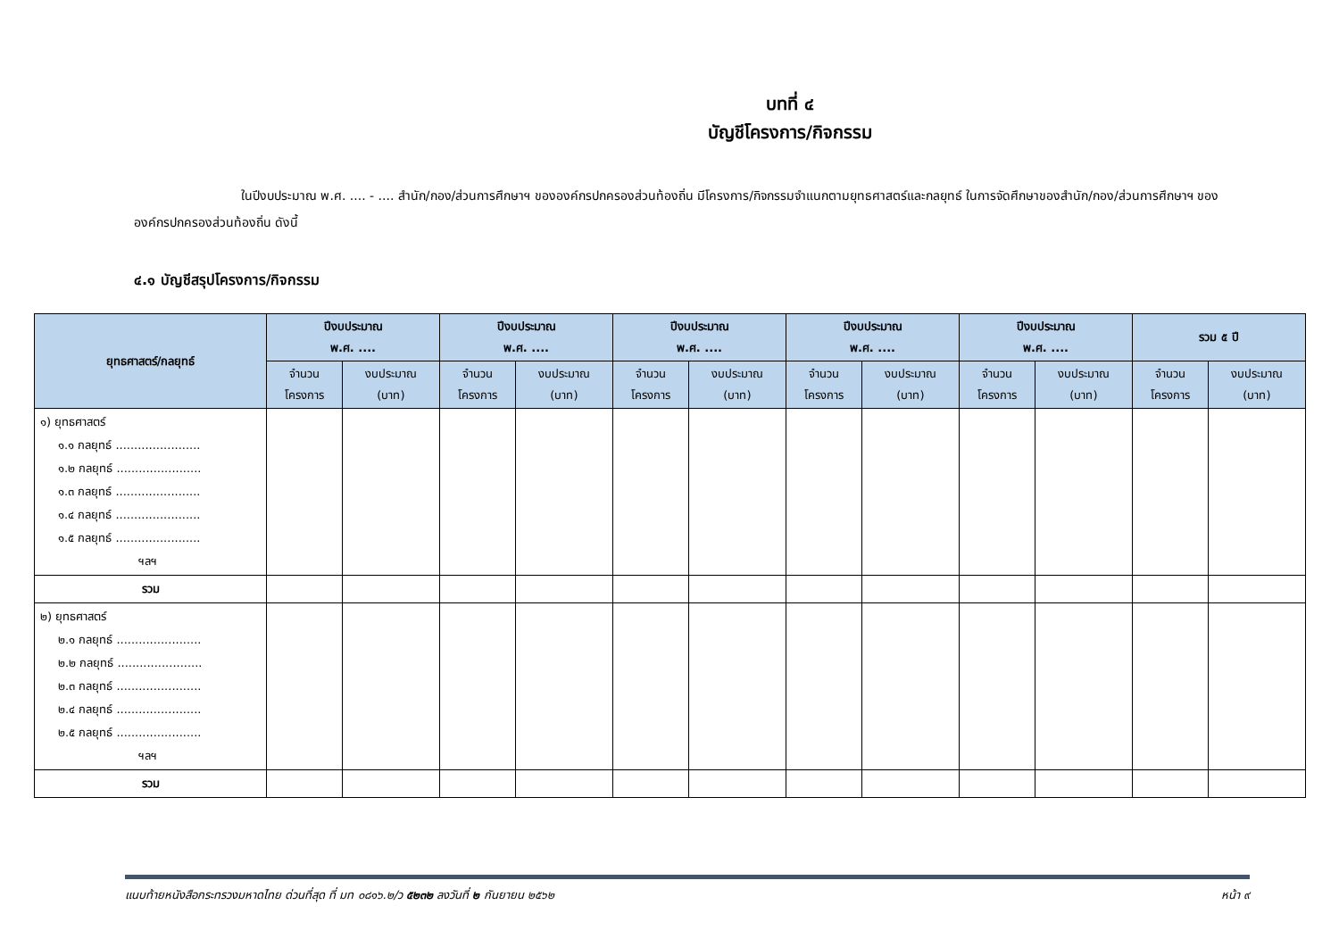บทที่ ๔
บัญชีโครงการ/กิจกรรม
ในปีงบประมาณ พ.ศ. .... - .... สำนัก/กอง/ส่วนการศึกษาฯ ขององค์กรปกครองส่วนท้องถิ่น มีโครงการ/กิจกรรมจำแนกตามยุทธศาสตร์และกลยุทธ์ ในการจัดศึกษาของสำนัก/กอง/ส่วนการศึกษาฯ ขององค์กรปกครองส่วนท้องถิ่น ดังนี้
๔.๑ บัญชีสรุปโครงการ/กิจกรรม
| ยุทธศาสตร์/กลยุทธ์ | ปีงบประมาณ พ.ศ. .... | | ปีงบประมาณ พ.ศ. .... | | ปีงบประมาณ พ.ศ. .... | | ปีงบประมาณ พ.ศ. .... | | ปีงบประมาณ พ.ศ. .... | | รวม ๕ ปี | |
| --- | --- | --- | --- | --- | --- | --- | --- | --- | --- | --- | --- | --- |
| | จำนวน โครงการ | งบประมาณ (บาท) | จำนวน โครงการ | งบประมาณ (บาท) | จำนวน โครงการ | งบประมาณ (บาท) | จำนวน โครงการ | งบประมาณ (บาท) | จำนวน โครงการ | งบประมาณ (บาท) | จำนวน โครงการ | งบประมาณ (บาท) |
| ๑) ยุทธศาสตร์ ๑.๑ กลยุทธ์ ....................... ๑.๒ กลยุทธ์ ....................... ๑.๓ กลยุทธ์ ....................... ๑.๔ กลยุทธ์ ....................... ๑.๕ กลยุทธ์ ....................... ฯลฯ | | | | | | | | | | | | |
| รวม | | | | | | | | | | | | |
| ๒) ยุทธศาสตร์ ๒.๑ กลยุทธ์ ....................... ๒.๒ กลยุทธ์ ....................... ๒.๓ กลยุทธ์ ....................... ๒.๔ กลยุทธ์ ....................... ๒.๕ กลยุทธ์ ....................... ฯลฯ | | | | | | | | | | | | |
| รวม | | | | | | | | | | | | |
แนบท้ายหนังสือกระทรวงมหาดไทย ด่วนที่สุด ที่ มท ๐๘๑๖.๒/ว ๕๒๓๒ ลงวันที่ ๒ กันยายน ๒๕๖๒ หน้า ๙